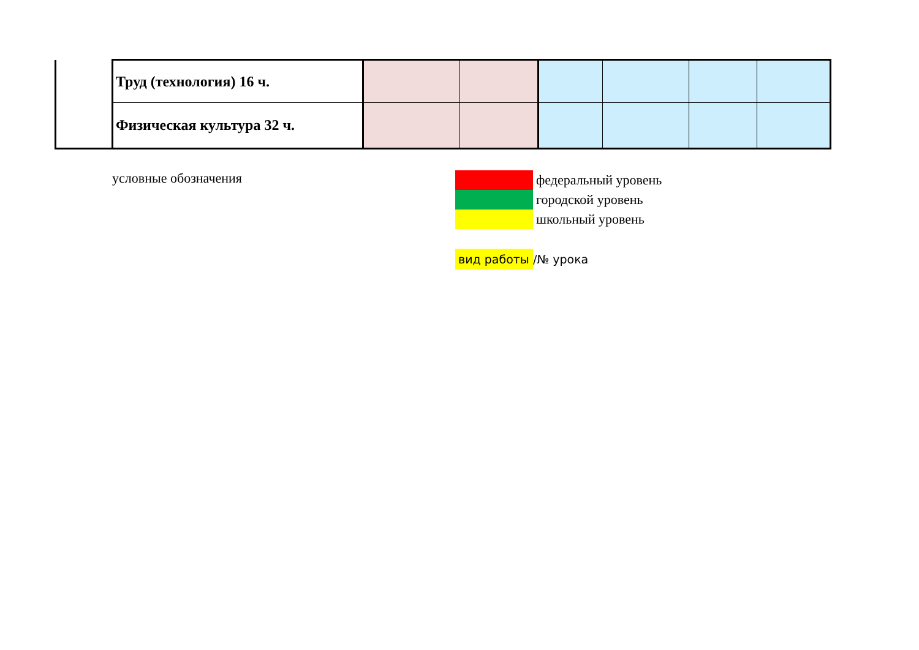| | Труд (технология) 16 ч. | | | | | | |
| | Физическая культура 32 ч. | | | | | | |
условные обозначения федеральный уровень
городской уровень
школьный уровень
вид работы /№ урока